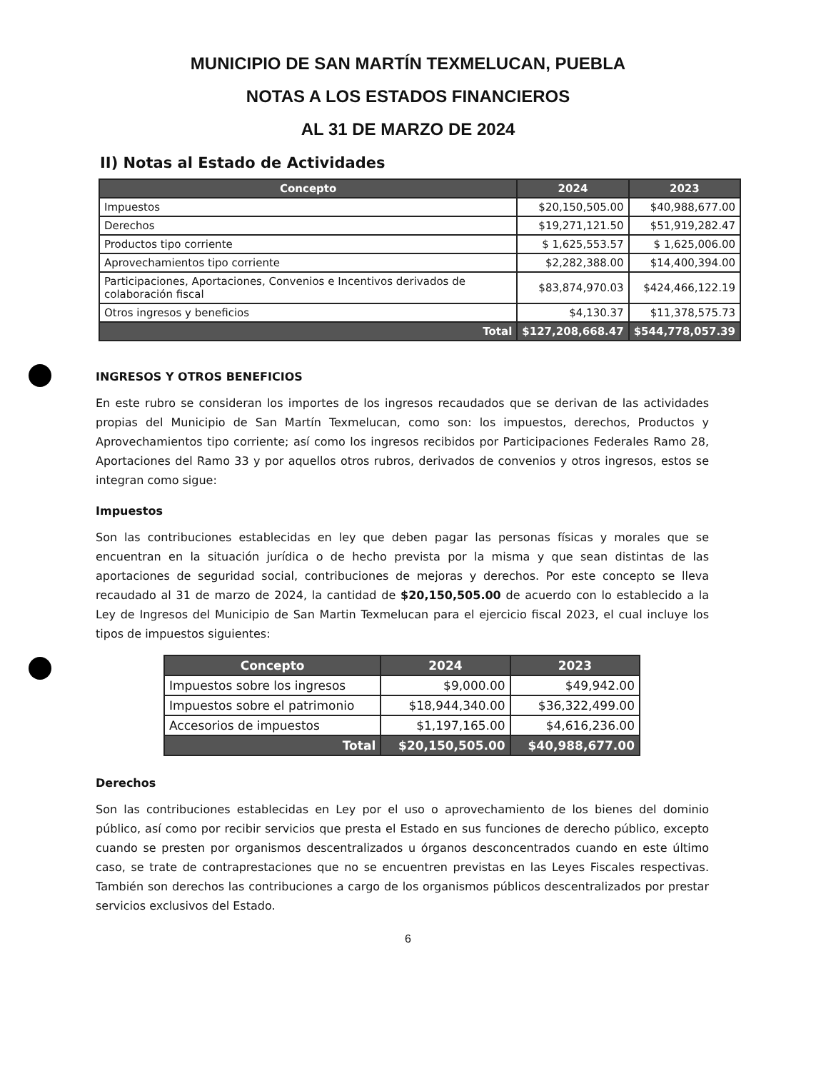MUNICIPIO DE SAN MARTÍN TEXMELUCAN, PUEBLA
NOTAS A LOS ESTADOS FINANCIEROS
AL 31 DE MARZO DE 2024
II) Notas al Estado de Actividades
| Concepto | 2024 | 2023 |
| --- | --- | --- |
| Impuestos | $20,150,505.00 | $40,988,677.00 |
| Derechos | $19,271,121.50 | $51,919,282.47 |
| Productos tipo corriente | $ 1,625,553.57 | $ 1,625,006.00 |
| Aprovechamientos tipo corriente | $2,282,388.00 | $14,400,394.00 |
| Participaciones, Aportaciones, Convenios e Incentivos derivados de colaboración fiscal | $83,874,970.03 | $424,466,122.19 |
| Otros ingresos y beneficios | $4,130.37 | $11,378,575.73 |
| Total | $127,208,668.47 | $544,778,057.39 |
INGRESOS Y OTROS BENEFICIOS
En este rubro se consideran los importes de los ingresos recaudados que se derivan de las actividades propias del Municipio de San Martín Texmelucan, como son: los impuestos, derechos, Productos y Aprovechamientos tipo corriente; así como los ingresos recibidos por Participaciones Federales Ramo 28, Aportaciones del Ramo 33 y por aquellos otros rubros, derivados de convenios y otros ingresos, estos se integran como sigue:
Impuestos
Son las contribuciones establecidas en ley que deben pagar las personas físicas y morales que se encuentran en la situación jurídica o de hecho prevista por la misma y que sean distintas de las aportaciones de seguridad social, contribuciones de mejoras y derechos. Por este concepto se lleva recaudado al 31 de marzo de 2024, la cantidad de $20,150,505.00 de acuerdo con lo establecido a la Ley de Ingresos del Municipio de San Martin Texmelucan para el ejercicio fiscal 2023, el cual incluye los tipos de impuestos siguientes:
| Concepto | 2024 | 2023 |
| --- | --- | --- |
| Impuestos sobre los ingresos | $9,000.00 | $49,942.00 |
| Impuestos sobre el patrimonio | $18,944,340.00 | $36,322,499.00 |
| Accesorios de impuestos | $1,197,165.00 | $4,616,236.00 |
| Total | $20,150,505.00 | $40,988,677.00 |
Derechos
Son las contribuciones establecidas en Ley por el uso o aprovechamiento de los bienes del dominio público, así como por recibir servicios que presta el Estado en sus funciones de derecho público, excepto cuando se presten por organismos descentralizados u órganos desconcentrados cuando en este último caso, se trate de contraprestaciones que no se encuentren previstas en las Leyes Fiscales respectivas. También son derechos las contribuciones a cargo de los organismos públicos descentralizados por prestar servicios exclusivos del Estado.
6